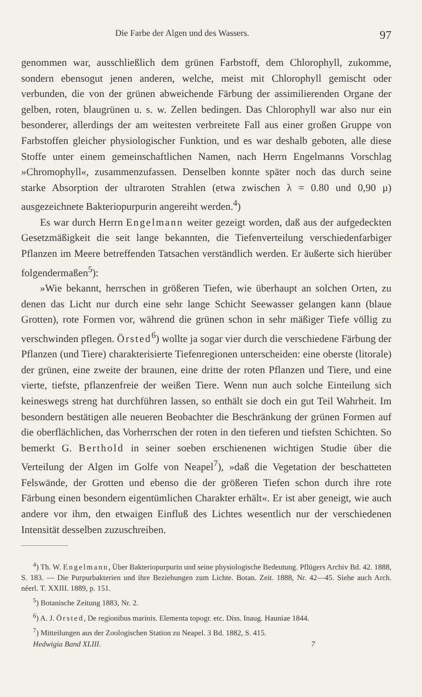Die Farbe der Algen und des Wassers. 97
genommen war, ausschließlich dem grünen Farbstoff, dem Chlorophyll, zukomme, sondern ebensogut jenen anderen, welche, meist mit Chlorophyll gemischt oder verbunden, die von der grünen abweichende Färbung der assimilierenden Organe der gelben, roten, blaugrünen u. s. w. Zellen bedingen. Das Chlorophyll war also nur ein besonderer, allerdings der am weitesten verbreitete Fall aus einer großen Gruppe von Farbstoffen gleicher physiologischer Funktion, und es war deshalb geboten, alle diese Stoffe unter einem gemeinschaftlichen Namen, nach Herrn Engelmanns Vorschlag »Chromophyll«, zusammenzufassen. Denselben konnte später noch das durch seine starke Absorption der ultraroten Strahlen (etwa zwischen λ = 0.80 und 0,90 μ) ausgezeichnete Bakteriopurpurin angereiht werden.<sup>4</sup>)
Es war durch Herrn Engelmann weiter gezeigt worden, daß aus der aufgedeckten Gesetzmäßigkeit die seit lange bekannten, die Tiefenverteilung verschiedenfarbiger Pflanzen im Meere betreffenden Tatsachen verständlich werden. Er äußerte sich hierüber folgendermaßen<sup>5</sup>):
»Wie bekannt, herrschen in größeren Tiefen, wie überhaupt an solchen Orten, zu denen das Licht nur durch eine sehr lange Schicht Seewasser gelangen kann (blaue Grotten), rote Formen vor, während die grünen schon in sehr mäßiger Tiefe völlig zu verschwinden pflegen. Örsted<sup>6</sup>) wollte ja sogar vier durch die verschiedene Färbung der Pflanzen (und Tiere) charakterisierte Tiefenregionen unterscheiden: eine oberste (litorale) der grünen, eine zweite der braunen, eine dritte der roten Pflanzen und Tiere, und eine vierte, tiefste, pflanzenfreie der weißen Tiere. Wenn nun auch solche Einteilung sich keineswegs streng hat durchführen lassen, so enthält sie doch ein gut Teil Wahrheit. Im besondern bestätigen alle neueren Beobachter die Beschränkung der grünen Formen auf die oberflächlichen, das Vorherrschen der roten in den tieferen und tiefsten Schichten. So bemerkt G. Berthold in seiner soeben erschienenen wichtigen Studie über die Verteilung der Algen im Golfe von Neapel<sup>7</sup>), »daß die Vegetation der beschatteten Felswände, der Grotten und ebenso die der größeren Tiefen schon durch ihre rote Färbung einen besondern eigentümlichen Charakter erhält«. Er ist aber geneigt, wie auch andere vor ihm, den etwaigen Einfluß des Lichtes wesentlich nur der verschiedenen Intensität desselben zuzuschreiben.
<sup>4</sup>) Th. W. Engelmann, Über Bakteriopurpurin und seine physiologische Bedeutung. Pflügers Archiv Bd. 42. 1888, S. 183. — Die Purpurbakterien und ihre Beziehungen zum Lichte. Botan. Zeit. 1888, Nr. 42—45. Siehe auch Arch. néerl. T. XXIII. 1889, p. 151.
<sup>5</sup>) Botanische Zeitung 1883, Nr. 2.
<sup>6</sup>) A. J. Örsted, De regionibus marinis. Elementa topogr. etc. Diss. Inaug. Hauniae 1844.
<sup>7</sup>) Mitteilungen aus der Zoologischen Station zu Neapel. 3 Bd. 1882, S. 415.
Hedwigia Band XLIII. 7